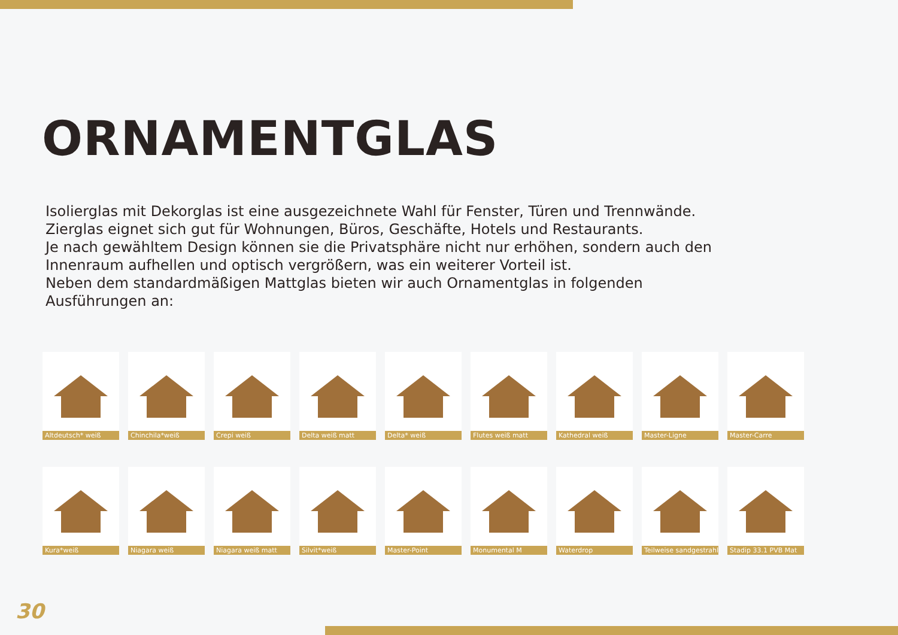ORNAMENTGLAS
Isolierglas mit Dekorglas ist eine ausgezeichnete Wahl für Fenster, Türen und Trennwände. Zierglas eignet sich gut für Wohnungen, Büros, Geschäfte, Hotels und Restaurants.
Je nach gewähltem Design können sie die Privatsphäre nicht nur erhöhen, sondern auch den Innenraum aufhellen und optisch vergrößern, was ein weiterer Vorteil ist.
Neben dem standardmäßigen Mattglas bieten wir auch Ornamentglas in folgenden Ausführungen an:
Altdeutsch* weiß
Chinchila*weiß
Crepi weiß Delta weiß matt
Delta* weiß Flutes weiß matt
Kathedral weiß
Master-Ligne Master-Carre
Kura*weiß Niagara weiß Niagara weiß matt
Silvit*weiß Master-Point Monumental M Waterdrop Teilweise sandgestrahlt
Stadip 33.1 PVB Mat
30